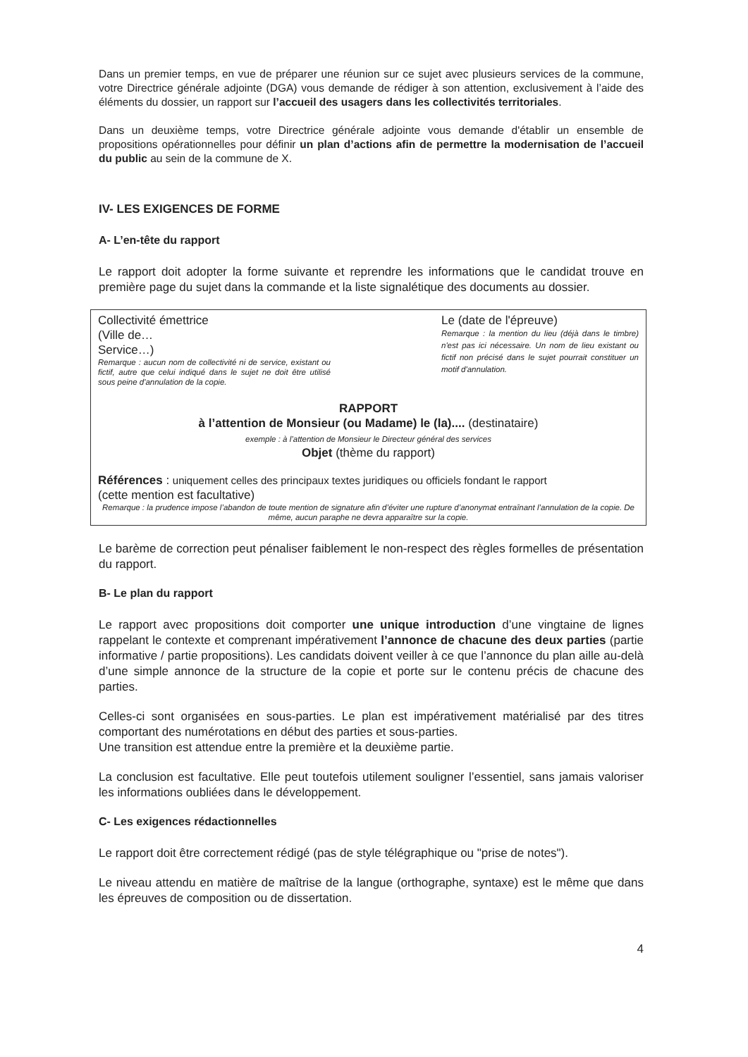Dans un premier temps, en vue de préparer une réunion sur ce sujet avec plusieurs services de la commune, votre Directrice générale adjointe (DGA) vous demande de rédiger à son attention, exclusivement à l’aide des éléments du dossier, un rapport sur l’accueil des usagers dans les collectivités territoriales.
Dans un deuxième temps, votre Directrice générale adjointe vous demande d'établir un ensemble de propositions opérationnelles pour définir un plan d’actions afin de permettre la modernisation de l’accueil du public au sein de la commune de X.
IV- LES EXIGENCES DE FORME
A- L’en-tête du rapport
Le rapport doit adopter la forme suivante et reprendre les informations que le candidat trouve en première page du sujet dans la commande et la liste signalétique des documents au dossier.
Collectivité émettrice
(Ville de…
Service…)
Remarque : aucun nom de collectivité ni de service, existant ou fictif, autre que celui indiqué dans le sujet ne doit être utilisé sous peine d'annulation de la copie.
Le (date de l'épreuve)
Remarque : la mention du lieu (déjà dans le timbre) n'est pas ici nécessaire. Un nom de lieu existant ou fictif non précisé dans le sujet pourrait constituer un motif d'annulation.
RAPPORT
à l’attention de Monsieur (ou Madame) le (la).... (destinataire)
exemple : à l’attention de Monsieur le Directeur général des services
Objet (thème du rapport)
Références : uniquement celles des principaux textes juridiques ou officiels fondant le rapport
(cette mention est facultative)
Remarque : la prudence impose l’abandon de toute mention de signature afin d’éviter une rupture d’anonymat entraînant l’annulation de la copie. De même, aucun paraphe ne devra apparaître sur la copie.
Le barème de correction peut pénaliser faiblement le non-respect des règles formelles de présentation du rapport.
B- Le plan du rapport
Le rapport avec propositions doit comporter une unique introduction d’une vingtaine de lignes rappelant le contexte et comprenant impérativement l’annonce de chacune des deux parties (partie informative / partie propositions). Les candidats doivent veiller à ce que l’annonce du plan aille au-delà d’une simple annonce de la structure de la copie et porte sur le contenu précis de chacune des parties.
Celles-ci sont organisées en sous-parties. Le plan est impérativement matérialisé par des titres comportant des numérotations en début des parties et sous-parties.
Une transition est attendue entre la première et la deuxième partie.
La conclusion est facultative. Elle peut toutefois utilement souligner l’essentiel, sans jamais valoriser les informations oubliées dans le développement.
C- Les exigences rédactionnelles
Le rapport doit être correctement rédigé (pas de style télégraphique ou "prise de notes").
Le niveau attendu en matière de maîtrise de la langue (orthographe, syntaxe) est le même que dans les épreuves de composition ou de dissertation.
4